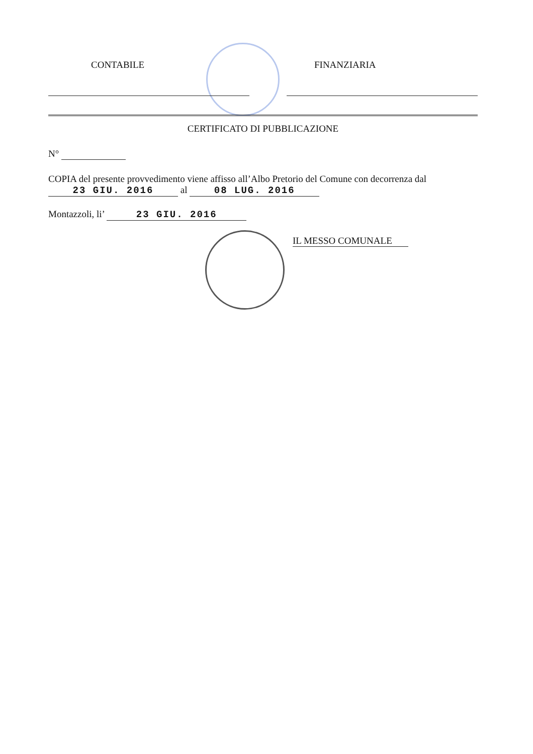CONTABILE FINANZIARIA
CERTIFICATO DI PUBBLICAZIONE
N°
COPIA del presente provvedimento viene affisso all’Albo Pretorio del Comune con decorrenza dal
23 GIU. 2016 al 08 LUG. 2016
Montazzoli, li’ 23 GIU. 2016
IL MESSO COMUNALE